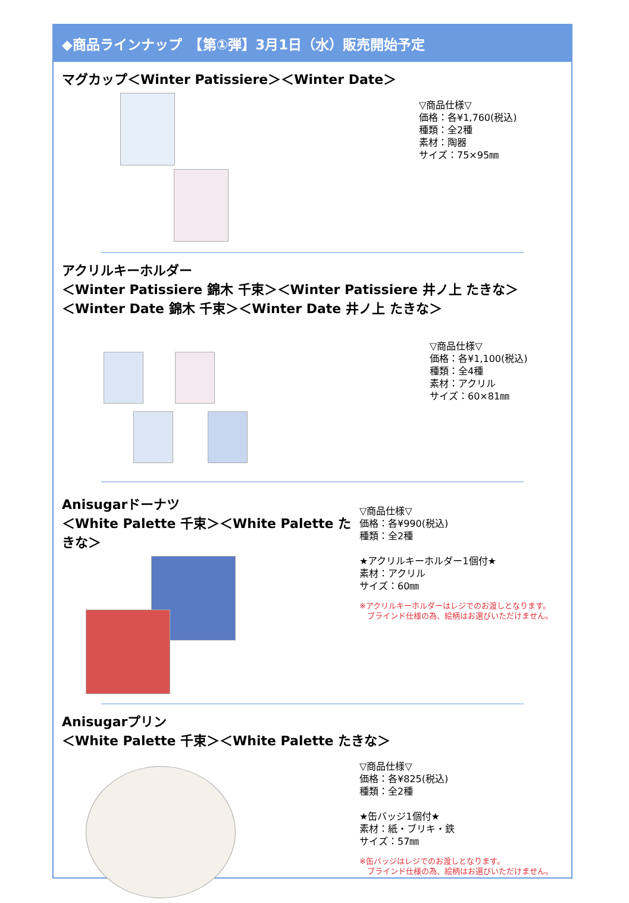◆商品ラインナップ　【第①弾】3月1日（水）販売開始予定
マグカップ＜Winter Patissiere＞＜Winter Date＞
▽商品仕様▽
価格：各¥1,760(税込)
種類：全2種
素材：陶器
サイズ：75×95㎜
アクリルキーホルダー
＜Winter Patissiere 錦木 千束＞＜Winter Patissiere 井ノ上 たきな＞
＜Winter Date 錦木 千束＞＜Winter Date 井ノ上 たきな＞
▽商品仕様▽
価格：各¥1,100(税込)
種類：全4種
素材：アクリル
サイズ：60×81㎜
Anisugarドーナツ
＜White Palette 千束＞＜White Palette たきな＞
▽商品仕様▽
価格：各¥990(税込)
種類：全2種
★アクリルキーホルダー1個付★
素材：アクリル
サイズ：60㎜
※アクリルキーホルダーはレジでのお渡しとなります。
　ブラインド仕様の為、絵柄はお選びいただけません。
Anisugarプリン
＜White Palette 千束＞＜White Palette たきな＞
▽商品仕様▽
価格：各¥825(税込)
種類：全2種
★缶バッジ1個付★
素材：紙・ブリキ・鉄
サイズ：57㎜
※缶バッジはレジでのお渡しとなります。
　ブラインド仕様の為、絵柄はお選びいただけません。